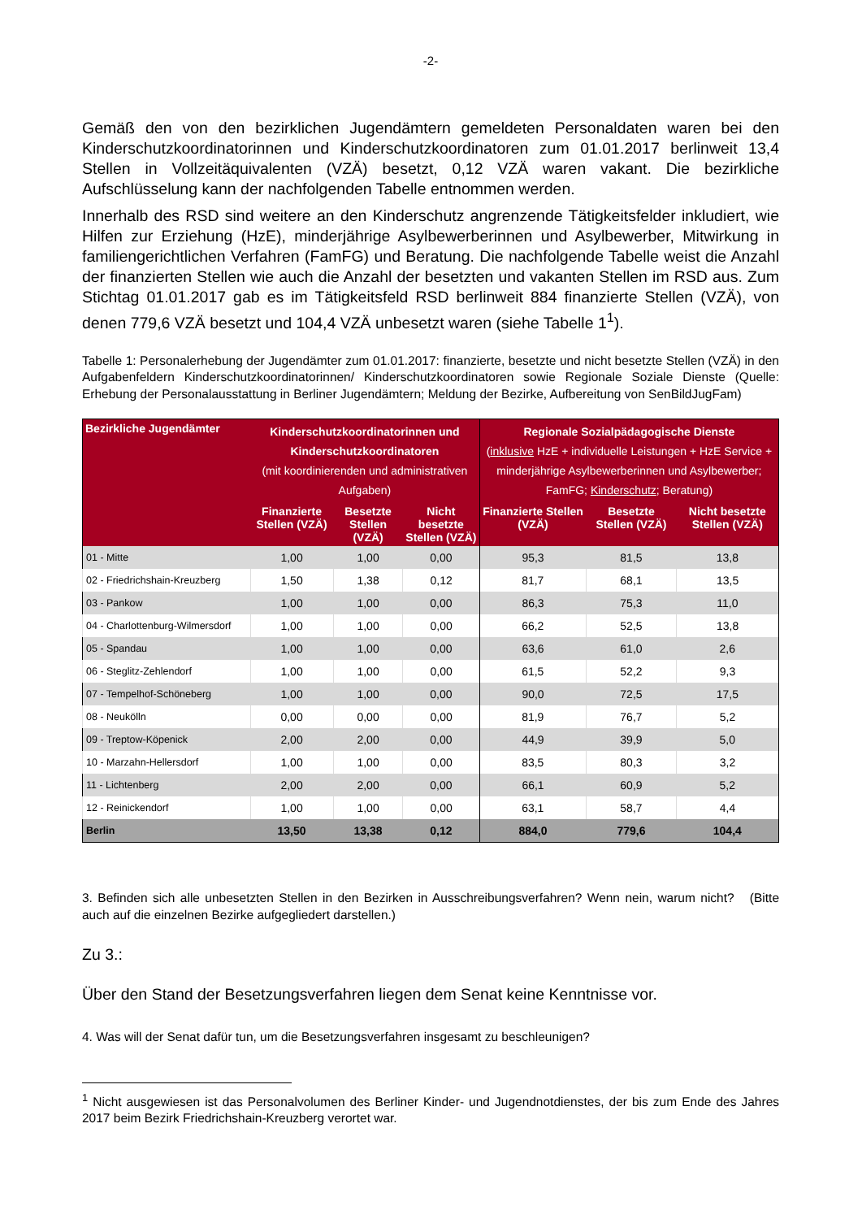-2-
Gemäß den von den bezirklichen Jugendämtern gemeldeten Personaldaten waren bei den Kinderschutzkoordinatorinnen und Kinderschutzkoordinatoren zum 01.01.2017 berlinweit 13,4 Stellen in Vollzeitäquivalenten (VZÄ) besetzt, 0,12 VZÄ waren vakant. Die bezirkliche Aufschlüsselung kann der nachfolgenden Tabelle entnommen werden.
Innerhalb des RSD sind weitere an den Kinderschutz angrenzende Tätigkeitsfelder inkludiert, wie Hilfen zur Erziehung (HzE), minderjährige Asylbewerberinnen und Asylbewerber, Mitwirkung in familiengerichtlichen Verfahren (FamFG) und Beratung. Die nachfolgende Tabelle weist die Anzahl der finanzierten Stellen wie auch die Anzahl der besetzten und vakanten Stellen im RSD aus. Zum Stichtag 01.01.2017 gab es im Tätigkeitsfeld RSD berlinweit 884 finanzierte Stellen (VZÄ), von denen 779,6 VZÄ besetzt und 104,4 VZÄ unbesetzt waren (siehe Tabelle 1<sup>1</sup>).
Tabelle 1: Personalerhebung der Jugendämter zum 01.01.2017: finanzierte, besetzte und nicht besetzte Stellen (VZÄ) in den Aufgabenfeldern Kinderschutzkoordinatorinnen/ Kinderschutzkoordinatoren sowie Regionale Soziale Dienste (Quelle: Erhebung der Personalausstattung in Berliner Jugendämtern; Meldung der Bezirke, Aufbereitung von SenBildJugFam)
| Bezirkliche Jugendämter | Kinderschutzkoordinatorinnen und Kinderschutzkoordinatoren (mit koordinierenden und administrativen Aufgaben) | | | Regionale Sozialpädagogische Dienste ( inklusive HzE + individuelle Leistungen + HzE Service + minderjährige Asylbewerberinnen und Asylbewerber; FamFG; Kinderschutz ; Beratung) | | |
| --- | --- | --- | --- | --- | --- | --- |
| | Finanzierte Stellen (VZÄ) | Besetzte Stellen (VZÄ) | Nicht besetzte Stellen (VZÄ) | Finanzierte Stellen (VZÄ) | Besetzte Stellen (VZÄ) | Nicht besetzte Stellen (VZÄ) |
| 01 - Mitte | 1,00 | 1,00 | 0,00 | 95,3 | 81,5 | 13,8 |
| 02 - Friedrichshain-Kreuzberg | 1,50 | 1,38 | 0,12 | 81,7 | 68,1 | 13,5 |
| 03 - Pankow | 1,00 | 1,00 | 0,00 | 86,3 | 75,3 | 11,0 |
| 04 - Charlottenburg-Wilmersdorf | 1,00 | 1,00 | 0,00 | 66,2 | 52,5 | 13,8 |
| 05 - Spandau | 1,00 | 1,00 | 0,00 | 63,6 | 61,0 | 2,6 |
| 06 - Steglitz-Zehlendorf | 1,00 | 1,00 | 0,00 | 61,5 | 52,2 | 9,3 |
| 07 - Tempelhof-Schöneberg | 1,00 | 1,00 | 0,00 | 90,0 | 72,5 | 17,5 |
| 08 - Neukölln | 0,00 | 0,00 | 0,00 | 81,9 | 76,7 | 5,2 |
| 09 - Treptow-Köpenick | 2,00 | 2,00 | 0,00 | 44,9 | 39,9 | 5,0 |
| 10 - Marzahn-Hellersdorf | 1,00 | 1,00 | 0,00 | 83,5 | 80,3 | 3,2 |
| 11 - Lichtenberg | 2,00 | 2,00 | 0,00 | 66,1 | 60,9 | 5,2 |
| 12 - Reinickendorf | 1,00 | 1,00 | 0,00 | 63,1 | 58,7 | 4,4 |
| Berlin | 13,50 | 13,38 | 0,12 | 884,0 | 779,6 | 104,4 |
3. Befinden sich alle unbesetzten Stellen in den Bezirken in Ausschreibungsverfahren? Wenn nein, warum nicht? (Bitte auch auf die einzelnen Bezirke aufgegliedert darstellen.)
Zu 3.:
Über den Stand der Besetzungsverfahren liegen dem Senat keine Kenntnisse vor.
4. Was will der Senat dafür tun, um die Besetzungsverfahren insgesamt zu beschleunigen?
<sup>1</sup> Nicht ausgewiesen ist das Personalvolumen des Berliner Kinder- und Jugendnotdienstes, der bis zum Ende des Jahres 2017 beim Bezirk Friedrichshain-Kreuzberg verortet war.